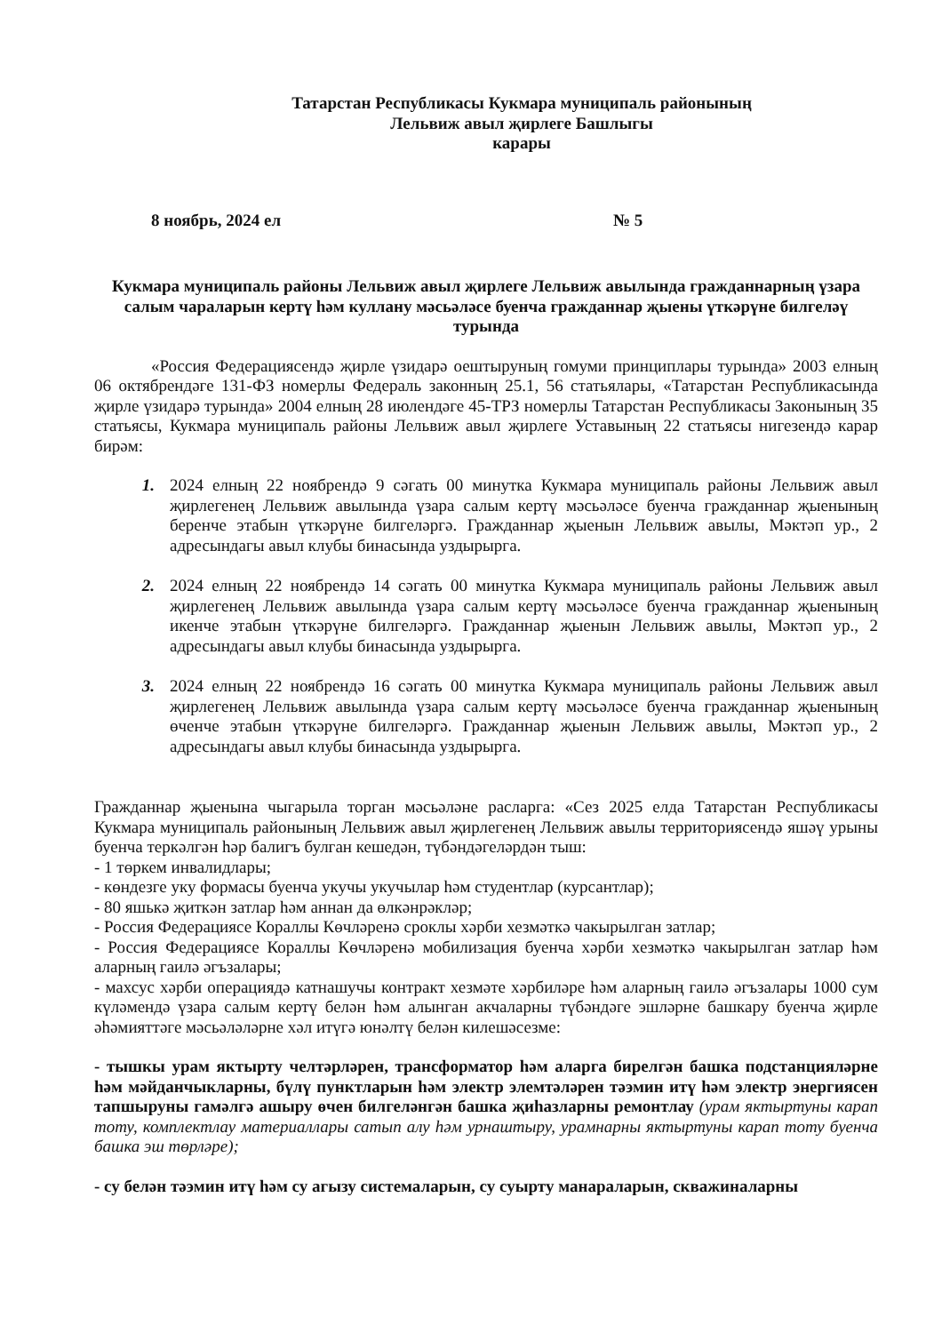Татарстан Республикасы Кукмара муниципаль районының
Лельвиж авыл җирлеге Башлыгы
карары
8 ноябрь, 2024 ел № 5
Кукмара муниципаль районы Лельвиж авыл җирлеге Лельвиж авылында гражданнарның үзара салым чараларын кертү һәм куллану мәсьәләсе буенча гражданнар җыены үткәрүне билгеләү турында
«Россия Федерациясендә җирле үзидарә оештыруның гомуми принциплары турында» 2003 елның 06 октябрендәге 131-ФЗ номерлы Федераль законның 25.1, 56 статьялары, «Татарстан Республикасында җирле үзидарә турында» 2004 елның 28 июлендәге 45-ТРЗ номерлы Татарстан Республикасы Законының 35 статьясы, Кукмара муниципаль районы Лельвиж авыл җирлеге Уставының 22 статьясы нигезендә карар бирәм:
1. 2024 елның 22 ноябрендә 9 сәгать 00 минутка Кукмара муниципаль районы Лельвиж авыл җирлегенең Лельвиж авылында үзара салым кертү мәсьәләсе буенча гражданнар җыенының беренче этабын үткәрүне билгеләргә. Гражданнар җыенын Лельвиж авылы, Мәктәп ур., 2 адресындагы авыл клубы бинасында уздырырга.
2. 2024 елның 22 ноябрендә 14 сәгать 00 минутка Кукмара муниципаль районы Лельвиж авыл җирлегенең Лельвиж авылында үзара салым кертү мәсьәләсе буенча гражданнар җыенының икенче этабын үткәрүне билгеләргә. Гражданнар җыенын Лельвиж авылы, Мәктәп ур., 2 адресындагы авыл клубы бинасында уздырырга.
3. 2024 елның 22 ноябрендә 16 сәгать 00 минутка Кукмара муниципаль районы Лельвиж авыл җирлегенең Лельвиж авылында үзара салым кертү мәсьәләсе буенча гражданнар җыенының өченче этабын үткәрүне билгеләргә. Гражданнар җыенын Лельвиж авылы, Мәктәп ур., 2 адресындагы авыл клубы бинасында уздырырга.
Гражданнар җыенына чыгарыла торган мәсьәләне расларга: «Сез 2025 елда Татарстан Республикасы Кукмара муниципаль районының Лельвиж авыл җирлегенең Лельвиж авылы территориясендә яшәү урыны буенча теркәлгән һәр балигъ булган кешедән, түбәндәгеләрдән тыш:
- 1 төркем инвалидлары;
- көндезге уку формасы буенча укучы укучылар һәм студентлар (курсантлар);
- 80 яшькә җиткән затлар һәм аннан да өлкәнрәкләр;
- Россия Федерациясе Кораллы Көчләренә сроклы хәрби хезмәткә чакырылган затлар;
- Россия Федерациясе Кораллы Көчләренә мобилизация буенча хәрби хезмәткә чакырылган затлар һәм аларның гаилә әгъзалары;
- махсус хәрби операциядә катнашучы контракт хезмәте хәрбиләре һәм аларның гаилә әгъзалары 1000 сум күләмендә үзара салым кертү белән һәм алынган акчаларны түбәндәге эшләрне башкару буенча җирле әһәмияттәге мәсьәләләрне хәл итүгә юнәлтү белән килешәсезме:
- тышкы урам яктырту челтәрләрен, трансформатор һәм аларга бирелгән башка подстанцияләрне һәм мәйданчыкларны, бүлү пунктларын һәм электр элемтәләрен тәэмин итү һәм электр энергиясен тапшыруны гамәлгә ашыру өчен билгеләнгән башка җиһазларны ремонтлау (урам яктыртуны карап тоту, комплектлау материаллары сатып алу һәм урнаштыру, урамнарны яктыртуны карап тоту буенча башка эш төрләре);
- су белән тәэмин итү һәм су агызу системаларын, су суырту манараларын, скважиналарны